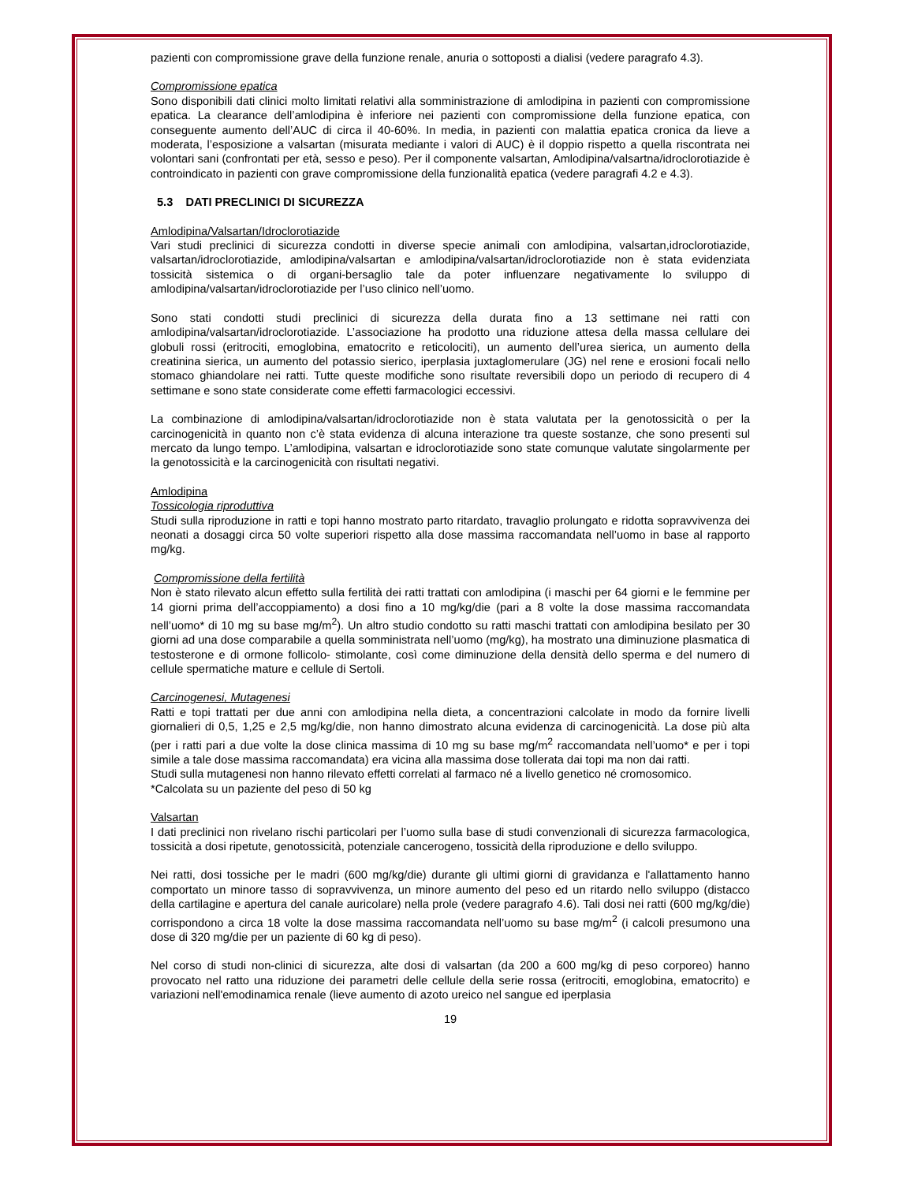pazienti con compromissione grave della funzione renale, anuria o sottoposti a dialisi (vedere paragrafo 4.3).
Compromissione epatica
Sono disponibili dati clinici molto limitati relativi alla somministrazione di amlodipina in pazienti con compromissione epatica. La clearance dell’amlodipina è inferiore nei pazienti con compromissione della funzione epatica, con conseguente aumento dell’AUC di circa il 40-60%. In media, in pazienti con malattia epatica cronica da lieve a moderata, l’esposizione a valsartan (misurata mediante i valori di AUC) è il doppio rispetto a quella riscontrata nei volontari sani (confrontati per età, sesso e peso). Per il componente valsartan, Amlodipina/valsartna/idroclorotiazide è controindicato in pazienti con grave compromissione della funzionalità epatica (vedere paragrafi 4.2 e 4.3).
5.3 DATI PRECLINICI DI SICUREZZA
Amlodipina/Valsartan/Idroclorotiazide
Vari studi preclinici di sicurezza condotti in diverse specie animali con amlodipina, valsartan,idroclorotiazide, valsartan/idroclorotiazide, amlodipina/valsartan e amlodipina/valsartan/idroclorotiazide non è stata evidenziata tossicità sistemica o di organi-bersaglio tale da poter influenzare negativamente lo sviluppo di amlodipina/valsartan/idroclorotiazide per l’uso clinico nell’uomo.
Sono stati condotti studi preclinici di sicurezza della durata fino a 13 settimane nei ratti con amlodipina/valsartan/idroclorotiazide. L’associazione ha prodotto una riduzione attesa della massa cellulare dei globuli rossi (eritrociti, emoglobina, ematocrito e reticolociti), un aumento dell’urea sierica, un aumento della creatinina sierica, un aumento del potassio sierico, iperplasia juxtaglomerulare (JG) nel rene e erosioni focali nello stomaco ghiandolare nei ratti. Tutte queste modifiche sono risultate reversibili dopo un periodo di recupero di 4 settimane e sono state considerate come effetti farmacologici eccessivi.
La combinazione di amlodipina/valsartan/idroclorotiazide non è stata valutata per la genotossicità o per la carcinogenicità in quanto non c’è stata evidenza di alcuna interazione tra queste sostanze, che sono presenti sul mercato da lungo tempo. L’amlodipina, valsartan e idroclorotiazide sono state comunque valutate singolarmente per la genotossicità e la carcinogenicità con risultati negativi.
Amlodipina
Tossicologia riproduttiva
Studi sulla riproduzione in ratti e topi hanno mostrato parto ritardato, travaglio prolungato e ridotta sopravvivenza dei neonati a dosaggi circa 50 volte superiori rispetto alla dose massima raccomandata nell’uomo in base al rapporto mg/kg.
Compromissione della fertilità
Non è stato rilevato alcun effetto sulla fertilità dei ratti trattati con amlodipina (i maschi per 64 giorni e le femmine per 14 giorni prima dell’accoppiamento) a dosi fino a 10 mg/kg/die (pari a 8 volte la dose massima raccomandata nell’uomo* di 10 mg su base mg/m<sup>2</sup>). Un altro studio condotto su ratti maschi trattati con amlodipina besilato per 30 giorni ad una dose comparabile a quella somministrata nell’uomo (mg/kg), ha mostrato una diminuzione plasmatica di testosterone e di ormone follicolo- stimolante, così come diminuzione della densità dello sperma e del numero di cellule spermatiche mature e cellule di Sertoli.
Carcinogenesi, Mutagenesi
Ratti e topi trattati per due anni con amlodipina nella dieta, a concentrazioni calcolate in modo da fornire livelli giornalieri di 0,5, 1,25 e 2,5 mg/kg/die, non hanno dimostrato alcuna evidenza di carcinogenicità. La dose più alta (per i ratti pari a due volte la dose clinica massima di 10 mg su base mg/m<sup>2</sup> raccomandata nell’uomo* e per i topi simile a tale dose massima raccomandata) era vicina alla massima dose tollerata dai topi ma non dai ratti.
Studi sulla mutagenesi non hanno rilevato effetti correlati al farmaco né a livello genetico né cromosomico.
*Calcolata su un paziente del peso di 50 kg
Valsartan
I dati preclinici non rivelano rischi particolari per l’uomo sulla base di studi convenzionali di sicurezza farmacologica, tossicità a dosi ripetute, genotossicità, potenziale cancerogeno, tossicità della riproduzione e dello sviluppo.
Nei ratti, dosi tossiche per le madri (600 mg/kg/die) durante gli ultimi giorni di gravidanza e l'allattamento hanno comportato un minore tasso di sopravvivenza, un minore aumento del peso ed un ritardo nello sviluppo (distacco della cartilagine e apertura del canale auricolare) nella prole (vedere paragrafo 4.6). Tali dosi nei ratti (600 mg/kg/die) corrispondono a circa 18 volte la dose massima raccomandata nell’uomo su base mg/m<sup>2</sup> (i calcoli presumono una dose di 320 mg/die per un paziente di 60 kg di peso).
Nel corso di studi non-clinici di sicurezza, alte dosi di valsartan (da 200 a 600 mg/kg di peso corporeo) hanno provocato nel ratto una riduzione dei parametri delle cellule della serie rossa (eritrociti, emoglobina, ematocrito) e variazioni nell'emodinamica renale (lieve aumento di azoto ureico nel sangue ed iperplasia
19